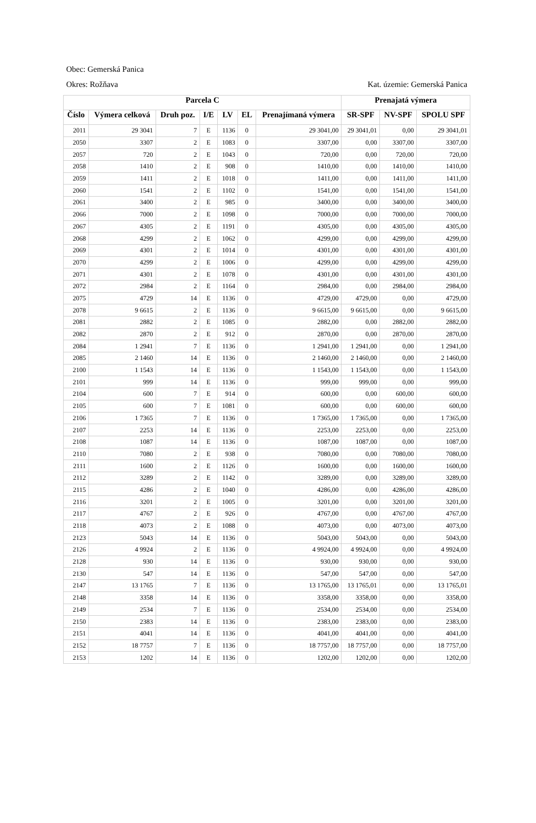Obec: Gemerská Panica
Okres: Rožňava Kat. územie: Gemerská Panica
| Parcela C | | | | | | | Prenajatá výmera | | |
| --- | --- | --- | --- | --- | --- | --- | --- | --- | --- |
| Číslo | Výmera celková | Druh poz. | I/E | LV | EL | Prenajímaná výmera | SR-SPF | NV-SPF | SPOLU SPF |
| 2011 | 29 3041 | 7 | E | 1136 | 0 | 29 3041,00 | 29 3041,01 | 0,00 | 29 3041,01 |
| 2050 | 3307 | 2 | E | 1083 | 0 | 3307,00 | 0,00 | 3307,00 | 3307,00 |
| 2057 | 720 | 2 | E | 1043 | 0 | 720,00 | 0,00 | 720,00 | 720,00 |
| 2058 | 1410 | 2 | E | 908 | 0 | 1410,00 | 0,00 | 1410,00 | 1410,00 |
| 2059 | 1411 | 2 | E | 1018 | 0 | 1411,00 | 0,00 | 1411,00 | 1411,00 |
| 2060 | 1541 | 2 | E | 1102 | 0 | 1541,00 | 0,00 | 1541,00 | 1541,00 |
| 2061 | 3400 | 2 | E | 985 | 0 | 3400,00 | 0,00 | 3400,00 | 3400,00 |
| 2066 | 7000 | 2 | E | 1098 | 0 | 7000,00 | 0,00 | 7000,00 | 7000,00 |
| 2067 | 4305 | 2 | E | 1191 | 0 | 4305,00 | 0,00 | 4305,00 | 4305,00 |
| 2068 | 4299 | 2 | E | 1062 | 0 | 4299,00 | 0,00 | 4299,00 | 4299,00 |
| 2069 | 4301 | 2 | E | 1014 | 0 | 4301,00 | 0,00 | 4301,00 | 4301,00 |
| 2070 | 4299 | 2 | E | 1006 | 0 | 4299,00 | 0,00 | 4299,00 | 4299,00 |
| 2071 | 4301 | 2 | E | 1078 | 0 | 4301,00 | 0,00 | 4301,00 | 4301,00 |
| 2072 | 2984 | 2 | E | 1164 | 0 | 2984,00 | 0,00 | 2984,00 | 2984,00 |
| 2075 | 4729 | 14 | E | 1136 | 0 | 4729,00 | 4729,00 | 0,00 | 4729,00 |
| 2078 | 9 6615 | 2 | E | 1136 | 0 | 9 6615,00 | 9 6615,00 | 0,00 | 9 6615,00 |
| 2081 | 2882 | 2 | E | 1085 | 0 | 2882,00 | 0,00 | 2882,00 | 2882,00 |
| 2082 | 2870 | 2 | E | 912 | 0 | 2870,00 | 0,00 | 2870,00 | 2870,00 |
| 2084 | 1 2941 | 7 | E | 1136 | 0 | 1 2941,00 | 1 2941,00 | 0,00 | 1 2941,00 |
| 2085 | 2 1460 | 14 | E | 1136 | 0 | 2 1460,00 | 2 1460,00 | 0,00 | 2 1460,00 |
| 2100 | 1 1543 | 14 | E | 1136 | 0 | 1 1543,00 | 1 1543,00 | 0,00 | 1 1543,00 |
| 2101 | 999 | 14 | E | 1136 | 0 | 999,00 | 999,00 | 0,00 | 999,00 |
| 2104 | 600 | 7 | E | 914 | 0 | 600,00 | 0,00 | 600,00 | 600,00 |
| 2105 | 600 | 7 | E | 1081 | 0 | 600,00 | 0,00 | 600,00 | 600,00 |
| 2106 | 1 7365 | 7 | E | 1136 | 0 | 1 7365,00 | 1 7365,00 | 0,00 | 1 7365,00 |
| 2107 | 2253 | 14 | E | 1136 | 0 | 2253,00 | 2253,00 | 0,00 | 2253,00 |
| 2108 | 1087 | 14 | E | 1136 | 0 | 1087,00 | 1087,00 | 0,00 | 1087,00 |
| 2110 | 7080 | 2 | E | 938 | 0 | 7080,00 | 0,00 | 7080,00 | 7080,00 |
| 2111 | 1600 | 2 | E | 1126 | 0 | 1600,00 | 0,00 | 1600,00 | 1600,00 |
| 2112 | 3289 | 2 | E | 1142 | 0 | 3289,00 | 0,00 | 3289,00 | 3289,00 |
| 2115 | 4286 | 2 | E | 1040 | 0 | 4286,00 | 0,00 | 4286,00 | 4286,00 |
| 2116 | 3201 | 2 | E | 1005 | 0 | 3201,00 | 0,00 | 3201,00 | 3201,00 |
| 2117 | 4767 | 2 | E | 926 | 0 | 4767,00 | 0,00 | 4767,00 | 4767,00 |
| 2118 | 4073 | 2 | E | 1088 | 0 | 4073,00 | 0,00 | 4073,00 | 4073,00 |
| 2123 | 5043 | 14 | E | 1136 | 0 | 5043,00 | 5043,00 | 0,00 | 5043,00 |
| 2126 | 4 9924 | 2 | E | 1136 | 0 | 4 9924,00 | 4 9924,00 | 0,00 | 4 9924,00 |
| 2128 | 930 | 14 | E | 1136 | 0 | 930,00 | 930,00 | 0,00 | 930,00 |
| 2130 | 547 | 14 | E | 1136 | 0 | 547,00 | 547,00 | 0,00 | 547,00 |
| 2147 | 13 1765 | 7 | E | 1136 | 0 | 13 1765,00 | 13 1765,01 | 0,00 | 13 1765,01 |
| 2148 | 3358 | 14 | E | 1136 | 0 | 3358,00 | 3358,00 | 0,00 | 3358,00 |
| 2149 | 2534 | 7 | E | 1136 | 0 | 2534,00 | 2534,00 | 0,00 | 2534,00 |
| 2150 | 2383 | 14 | E | 1136 | 0 | 2383,00 | 2383,00 | 0,00 | 2383,00 |
| 2151 | 4041 | 14 | E | 1136 | 0 | 4041,00 | 4041,00 | 0,00 | 4041,00 |
| 2152 | 18 7757 | 7 | E | 1136 | 0 | 18 7757,00 | 18 7757,00 | 0,00 | 18 7757,00 |
| 2153 | 1202 | 14 | E | 1136 | 0 | 1202,00 | 1202,00 | 0,00 | 1202,00 |